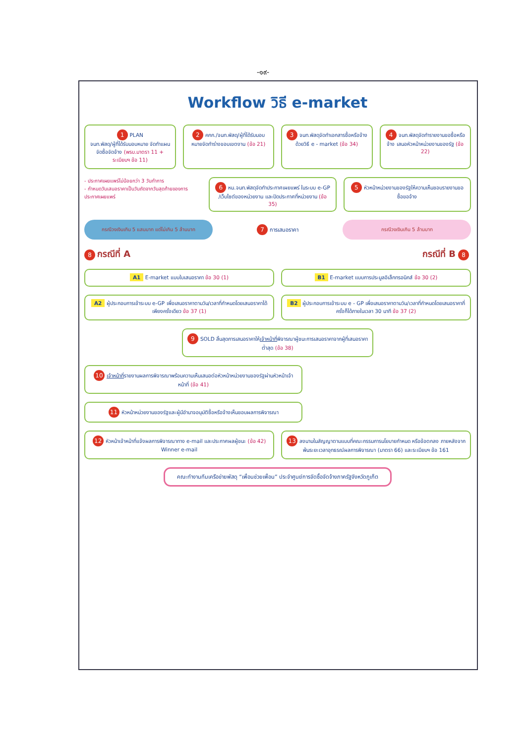-๑๙-
Workflow วิธี e-market
1 PLAN
จนท.พัสดุ/ผู้ที่ได้รับมอบหมาย จัดทำแผนจัดซื้อจัดจ้าง (พรบ.มาตรา 11 + ระเบียบฯ ข้อ 11)
2 คกก./จนท.พัสดุ/ผู้ที่ได้รับมอบหมายจัดทำร่างขอบเขตงาน (ข้อ 21)
3 จนท.พัสดุจัดทำเอกสารซื้อหรือจ้างด้วยวิธี e - market (ข้อ 34)
4 จนท.พัสดุจัดทำรายงานขอซื้อหรือจ้าง เสนอหัวหน้าหน่วยงานของรัฐ (ข้อ 22)
- ประกาศเผยแพร่ไม่น้อยกว่า 3 วันทำการ
- กำหนดวันเสนอราคาเป็นวันถัดจากวันสุดท้ายของการประกาศเผยแพร่
6 หน.จนท.พัสดุจัดทำประกาศเผยแพร่ ในระบบ e-GP /เว็บไซต์ของหน่วยงาน และปิดประกาศที่หน่วยงาน (ข้อ 35)
5 หัวหน้าหน่วยงานของรัฐให้ความเห็นชอบรายงานขอซื้อขอจ้าง
กรณีวงเงินเกิน 5 แสนบาท แต่ไม่เกิน 5 ล้านบาท
7 การเสนอราคา
กรณีวงเงินเกิน 5 ล้านบาท
8 กรณีที่ A กรณีที่ B 8
A1 E-market แบบใบเสนอราคา ข้อ 30 (1)
B1 E-market แบบการประมูลอิเล็กทรอนิกส์ ข้อ 30 (2)
A2 ผู้ประกอบการเข้าระบบ e-GP เพื่อเสนอราคาตามวัน/เวลาที่กำหนดโดยเสนอราคาได้เพียงครั้งเดียว ข้อ 37 (1)
B2 ผู้ประกอบการเข้าระบบ e - GP เพื่อเสนอราคาตามวัน/เวลาที่กำหนดโดยเสนอราคากี่ครั้งก็ได้ภายในเวลา 30 นาที ข้อ 37 (2)
9 SOLD สิ้นสุดการเสนอราคาให้เจ้าหน้าที่พิจารณาผู้ชนะการเสนอราคาจากผู้ที่เสนอราคาต่ำสุด (ข้อ 38)
10 เจ้าหน้าที่รายงานผลการพิจารณาพร้อมความเห็นเสนอต่อหัวหน้าหน่วยงานของรัฐผ่านหัวหน้าเจ้าหน้าที่ (ข้อ 41)
11 หัวหน้าหน่วยงานของรัฐและผู้มีอำนาจอนุมัติซื้อหรือจ้างเห็นชอบผลการพิจารณา
12 หัวหน้าเจ้าหน้าที่แจ้งผลการพิจารณาทาง e-mail และประกาศผลผู้ชนะ (ข้อ 42)
Winner e-mail
13 ลงนามในสัญญาตามแบบที่คณะกรรมการนโยบายกำหนด หรือข้อตกลง ภายหลังจากพ้นระยะเวลาอุทธรณ์ผลการพิจารณา (มาตรา 66) และระเบียบฯ ข้อ 161
คณะทำงานทีมเครือข่ายพัสดุ “เพื่อนช่วยเพื่อน” ประจำศูนย์การจัดซื้อจัดจ้างภาครัฐจังหวัดภูเก็ต